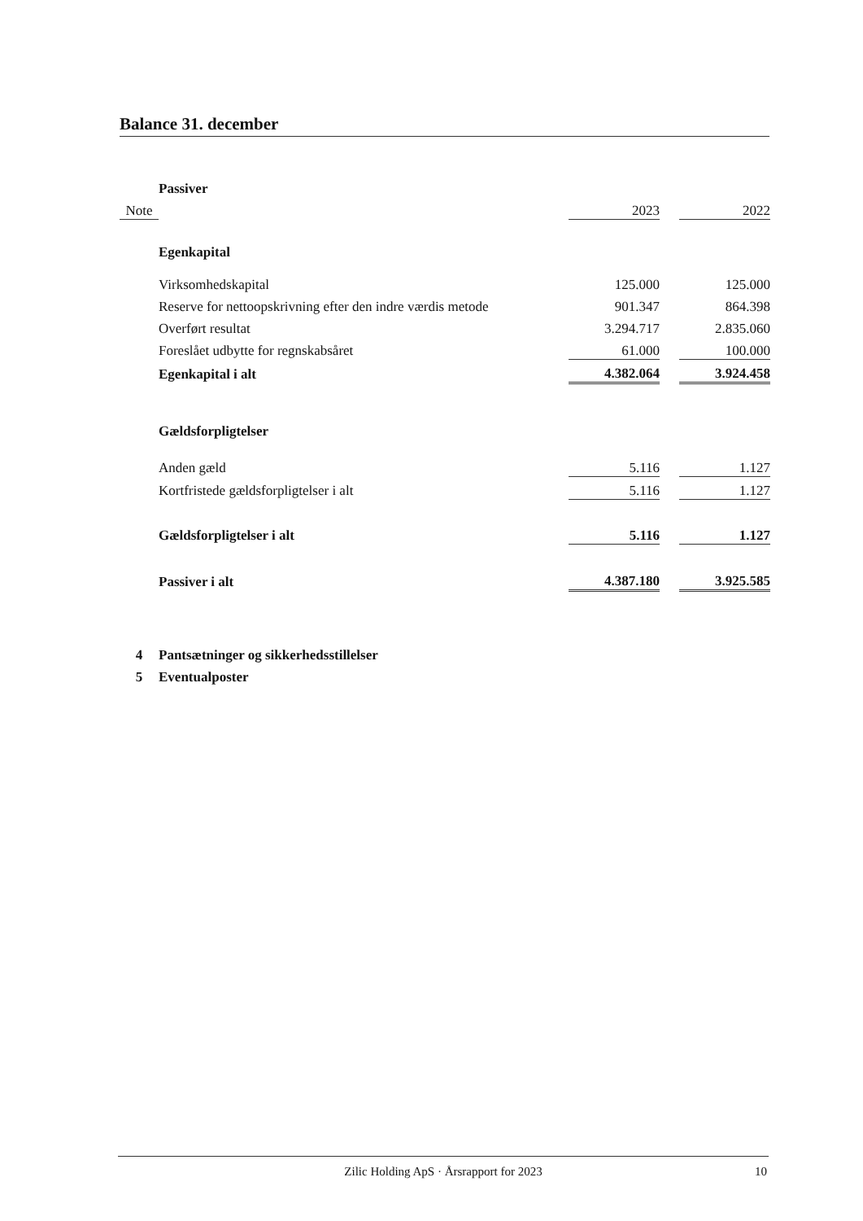Balance 31. december
| | Passiver | | | |
| Note | | 2023 | | 2022 |
| | Egenkapital | | | |
| | Virksomhedskapital | 125.000 | | 125.000 |
| | Reserve for nettoopskrivning efter den indre værdis metode | 901.347 | | 864.398 |
| | Overført resultat | 3.294.717 | | 2.835.060 |
| | Foreslået udbytte for regnskabsåret | 61.000 | | 100.000 |
| | Egenkapital i alt | 4.382.064 | | 3.924.458 |
| | Gældsforpligtelser | | | |
| | Anden gæld | 5.116 | | 1.127 |
| | Kortfristede gældsforpligtelser i alt | 5.116 | | 1.127 |
| | Gældsforpligtelser i alt | 5.116 | | 1.127 |
| | Passiver i alt | 4.387.180 | | 3.925.585 |
| 4 | Pantsætninger og sikkerhedsstillelser | | | |
| 5 | Eventualposter | | | |
Zilic Holding ApS · Årsrapport for 2023 10